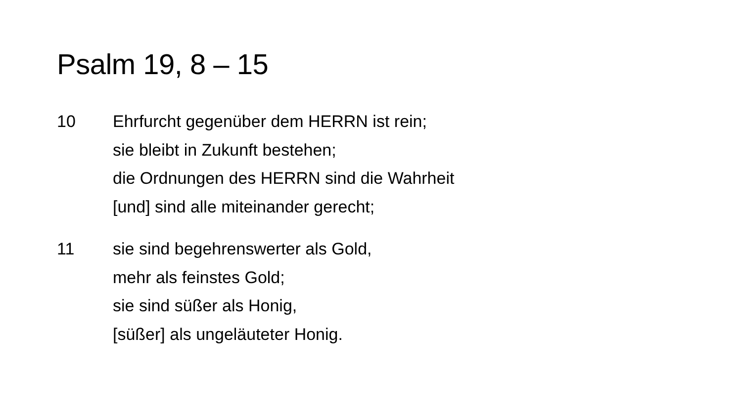Psalm 19, 8 – 15
10 Ehrfurcht gegenüber dem HERRN ist rein;
sie bleibt in Zukunft bestehen;
die Ordnungen des HERRN sind die Wahrheit
[und] sind alle miteinander gerecht;
11 sie sind begehrenswerter als Gold,
mehr als feinstes Gold;
sie sind süßer als Honig,
[süßer] als ungeläuteter Honig.